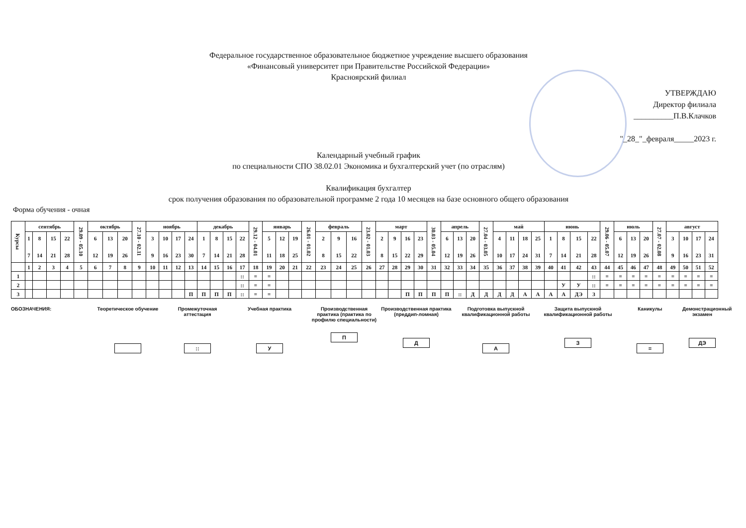Федеральное государственное образовательное бюджетное учреждение высшего образования
«Финансовый университет при Правительстве Российской Федерации»
Красноярский филиал
УТВЕРЖДАЮ
Директор филиала
__________П.В.Клачков
"_28_"_февраля_____2023 г.
Календарный учебный график
по специальности СПО 38.02.01 Экономика и бухгалтерский учет (по отраслям)
Квалификация бухгалтер
срок получения образования по образовательной программе 2 года 10 месяцев на базе основного общего образования
Форма обучения - очная
| Курсы | сентябрь | | | | 29.09 - 05.10 | октябрь | | | 27.10 - 02.11 | ноябрь | | | | декабрь | | | | 29.12 - 04.01 | январь | | | 26.01 - 01.02 | февраль | | | 23.02 - 01.03 | март | | | | 30.03 - 05.04 | апрель | | | 27.04 - 03.05 | май | | | | июнь | | | | 29.06 - 05.07 | июль | | | 27.07 - 02.08 | август | | | |
| --- | --- | --- | --- | --- | --- | --- | --- | --- | --- | --- | --- | --- | --- | --- | --- | --- | --- | --- | --- | --- | --- | --- | --- | --- | --- | --- | --- | --- | --- | --- | --- | --- | --- | --- | --- | --- | --- | --- | --- | --- | --- | --- | --- | --- | --- | --- | --- | --- | --- | --- | --- | --- |
| | 1 7 | 8 14 | 15 21 | 22 28 | | 6 12 | 13 19 | 20 26 | | 3 9 | 10 16 | 17 23 | 24 30 | 1 7 | 8 14 | 15 21 | 22 28 | | 5 11 | 12 18 | 19 25 | | 2 8 | 9 15 | 16 22 | | 2 8 | 9 15 | 16 22 | 23 29 | | 6 12 | 13 19 | 20 26 | | 4 10 | 11 17 | 18 24 | 25 31 | 1 7 | 8 14 | 15 21 | 22 28 | | 6 12 | 13 19 | 20 26 | | 3 9 | 10 16 | 17 23 | 24 31 |
| | 1 | 2 | 3 | 4 | 5 | 6 | 7 | 8 | 9 | 10 | 11 | 12 | 13 | 14 | 15 | 16 | 17 | 18 | 19 | 20 | 21 | 22 | 23 | 24 | 25 | 26 | 27 | 28 | 29 | 30 | 31 | 32 | 33 | 34 | 35 | 36 | 37 | 38 | 39 | 40 | 41 | 42 | 43 | 44 | 45 | 46 | 47 | 48 | 49 | 50 | 51 | 52 |
| 1 | | | | | | | | | | | | | | | | | :: | = | = | | | | | | | | | | | | | | | | | | | | | | | | :: | = | = | = | = | = | = | = | = | = |
| 2 | | | | | | | | | | | | | | | | | :: | = | = | | | | | | | | | | | | | | | | | | | | | | У | У | :: | = | = | = | = | = | = | = | = | = |
| 3 | | | | | | | | | | | | | П | П | П | П | :: | = | = | | | | | | | | | | П | П | П | П | :: | Д | Д | Д | Д | А | А | А | А | ДЭ | З | | | | | | | | | |
ОБОЗНАЧЕНИЯ: Теоретическое обучение
Промежуточная аттестация
::
Учебная практика
У
Производственная практика (практика по профилю специальности)
П
Производственная практика (преддип-ломная)
Д
Подготовка выпускной квалификационной работы
А
Защита выпускной квалификационной работы
З
Каникулы
=
Демонстрационный экзамен
ДЭ